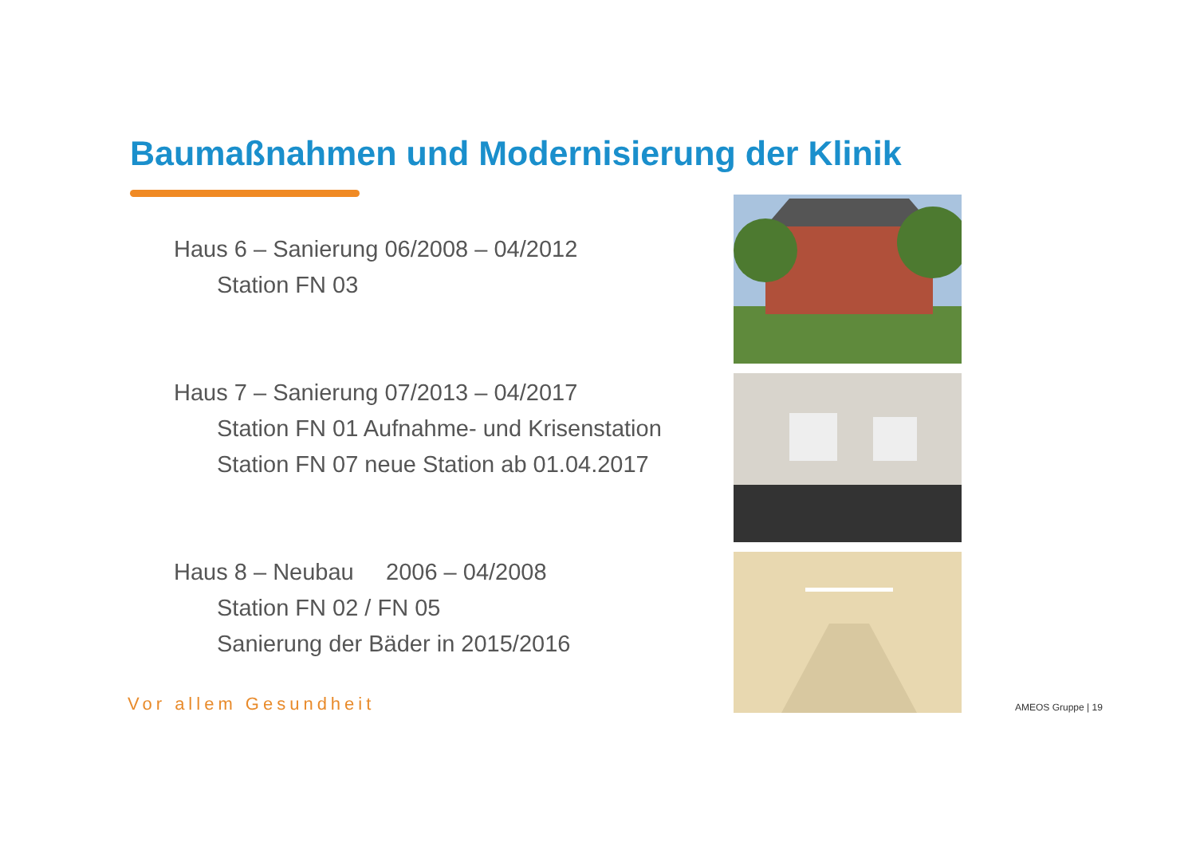Baumaßnahmen und Modernisierung der Klinik
Haus 6 – Sanierung 06/2008 – 04/2012
Station FN 03
Haus 7 – Sanierung 07/2013 – 04/2017
Station FN 01 Aufnahme- und Krisenstation
Station FN 07 neue Station ab 01.04.2017
Haus 8 – Neubau 2006 – 04/2008
Station FN 02 / FN 05
Sanierung der Bäder in 2015/2016
Vor allem Gesundheit AMEOS Gruppe | 19